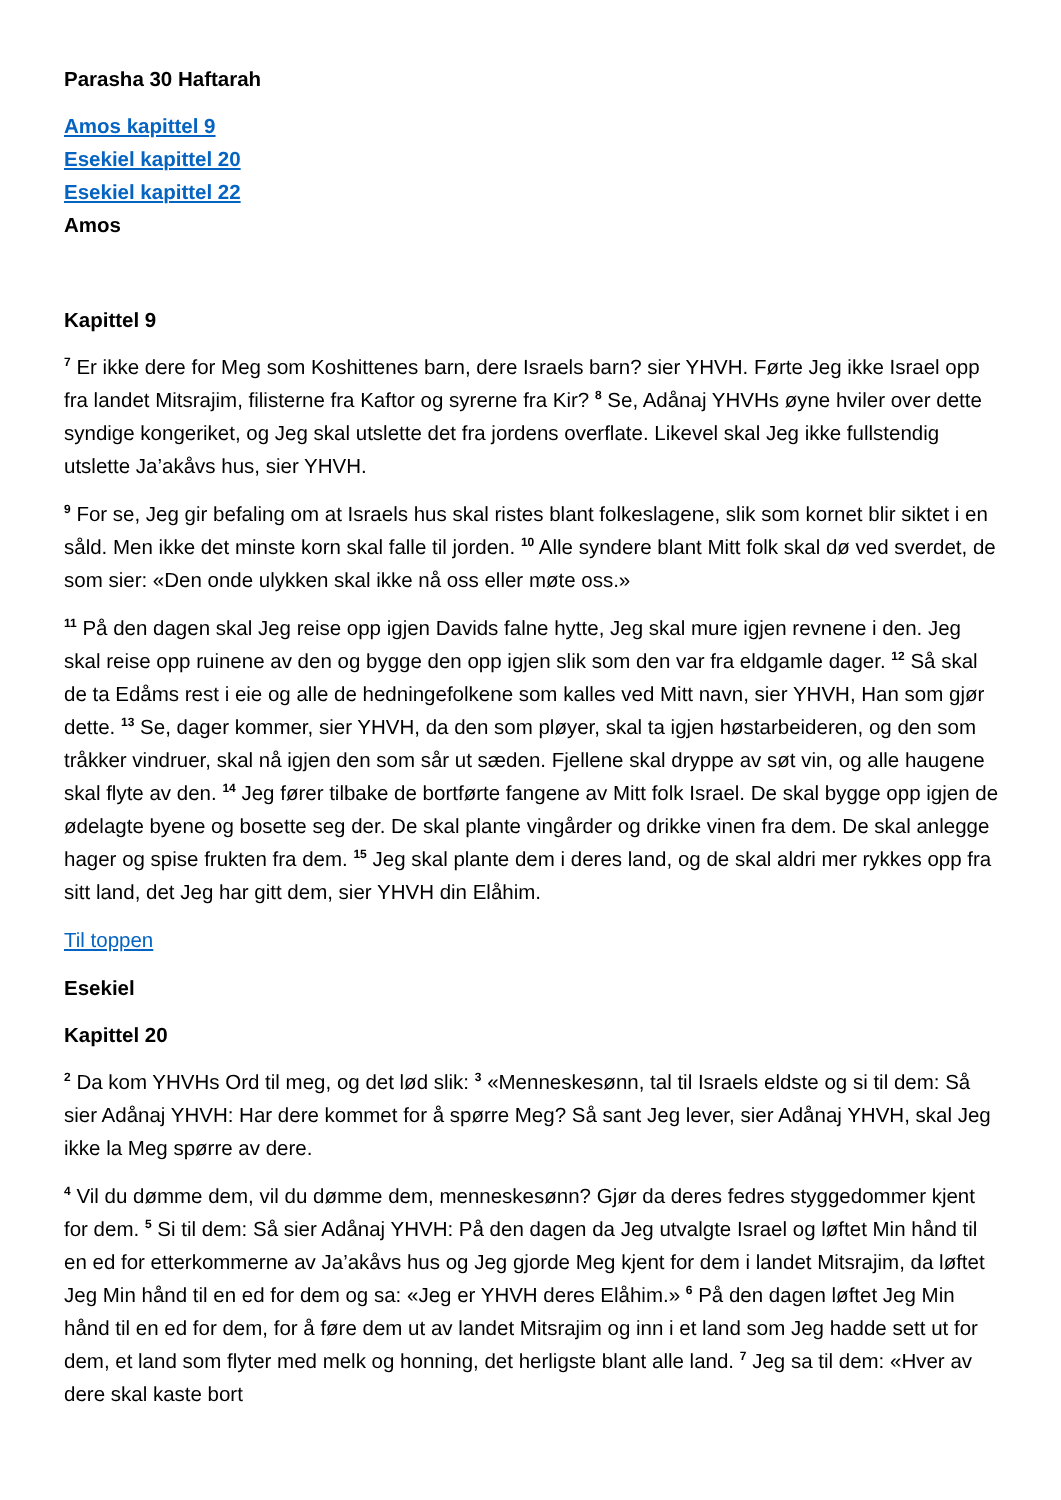Parasha 30 Haftarah
Amos kapittel 9
Esekiel kapittel 20
Esekiel kapittel 22
Amos
Kapittel 9
<sup>7</sup> Er ikke dere for Meg som Koshittenes barn, dere Israels barn? sier YHVH. Førte Jeg ikke Israel opp fra landet Mitsrajim, filisterne fra Kaftor og syrerne fra Kir? <sup>8</sup> Se, Adånaj YHVHs øyne hviler over dette syndige kongeriket, og Jeg skal utslette det fra jordens overflate. Likevel skal Jeg ikke fullstendig utslette Ja’akåvs hus, sier YHVH.
<sup>9</sup> For se, Jeg gir befaling om at Israels hus skal ristes blant folkeslagene, slik som kornet blir siktet i en såld. Men ikke det minste korn skal falle til jorden. <sup>10</sup> Alle syndere blant Mitt folk skal dø ved sverdet, de som sier: «Den onde ulykken skal ikke nå oss eller møte oss.»
<sup>11</sup> På den dagen skal Jeg reise opp igjen Davids falne hytte, Jeg skal mure igjen revnene i den. Jeg skal reise opp ruinene av den og bygge den opp igjen slik som den var fra eldgamle dager. <sup>12</sup> Så skal de ta Edåms rest i eie og alle de hedningefolkene som kalles ved Mitt navn, sier YHVH, Han som gjør dette. <sup>13</sup> Se, dager kommer, sier YHVH, da den som pløyer, skal ta igjen høstarbeideren, og den som tråkker vindruer, skal nå igjen den som sår ut sæden. Fjellene skal dryppe av søt vin, og alle haugene skal flyte av den. <sup>14</sup> Jeg fører tilbake de bortførte fangene av Mitt folk Israel. De skal bygge opp igjen de ødelagte byene og bosette seg der. De skal plante vingårder og drikke vinen fra dem. De skal anlegge hager og spise frukten fra dem. <sup>15</sup> Jeg skal plante dem i deres land, og de skal aldri mer rykkes opp fra sitt land, det Jeg har gitt dem, sier YHVH din Elåhim.
Til toppen
Esekiel
Kapittel 20
<sup>2</sup> Da kom YHVHs Ord til meg, og det lød slik: <sup>3</sup> «Menneskesønn, tal til Israels eldste og si til dem: Så sier Adånaj YHVH: Har dere kommet for å spørre Meg? Så sant Jeg lever, sier Adånaj YHVH, skal Jeg ikke la Meg spørre av dere.
<sup>4</sup> Vil du dømme dem, vil du dømme dem, menneskesønn? Gjør da deres fedres styggedommer kjent for dem. <sup>5</sup> Si til dem: Så sier Adånaj YHVH: På den dagen da Jeg utvalgte Israel og løftet Min hånd til en ed for etterkommerne av Ja’akåvs hus og Jeg gjorde Meg kjent for dem i landet Mitsrajim, da løftet Jeg Min hånd til en ed for dem og sa: «Jeg er YHVH deres Elåhim.» <sup>6</sup> På den dagen løftet Jeg Min hånd til en ed for dem, for å føre dem ut av landet Mitsrajim og inn i et land som Jeg hadde sett ut for dem, et land som flyter med melk og honning, det herligste blant alle land. <sup>7</sup> Jeg sa til dem: «Hver av dere skal kaste bort